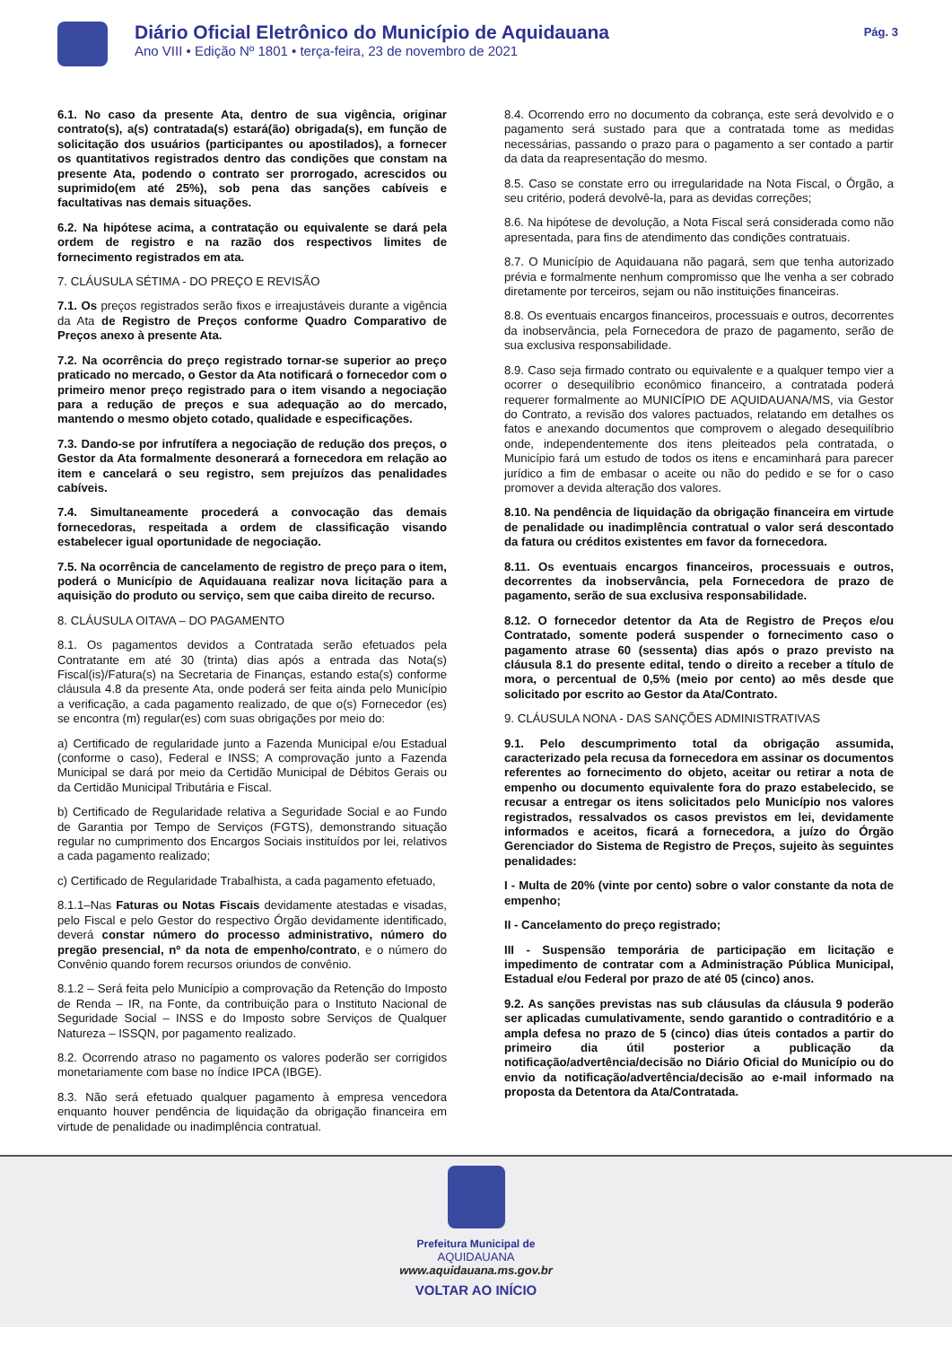Diário Oficial Eletrônico do Município de Aquidauana
Ano VIII • Edição Nº 1801 • terça-feira, 23 de novembro de 2021
Pág. 3
6.1. No caso da presente Ata, dentro de sua vigência, originar contrato(s), a(s) contratada(s) estará(ão) obrigada(s), em função de solicitação dos usuários (participantes ou apostilados), a fornecer os quantitativos registrados dentro das condições que constam na presente Ata, podendo o contrato ser prorrogado, acrescidos ou suprimido(em até 25%), sob pena das sanções cabíveis e facultativas nas demais situações.
6.2. Na hipótese acima, a contratação ou equivalente se dará pela ordem de registro e na razão dos respectivos limites de fornecimento registrados em ata.
7. CLÁUSULA SÉTIMA - DO PREÇO E REVISÃO
7.1. Os preços registrados serão fixos e irreajustáveis durante a vigência da Ata de Registro de Preços conforme Quadro Comparativo de Preços anexo à presente Ata.
7.2. Na ocorrência do preço registrado tornar-se superior ao preço praticado no mercado, o Gestor da Ata notificará o fornecedor com o primeiro menor preço registrado para o item visando a negociação para a redução de preços e sua adequação ao do mercado, mantendo o mesmo objeto cotado, qualidade e especificações.
7.3. Dando-se por infrutífera a negociação de redução dos preços, o Gestor da Ata formalmente desonerará a fornecedora em relação ao item e cancelará o seu registro, sem prejuízos das penalidades cabíveis.
7.4. Simultaneamente procederá a convocação das demais fornecedoras, respeitada a ordem de classificação visando estabelecer igual oportunidade de negociação.
7.5. Na ocorrência de cancelamento de registro de preço para o item, poderá o Município de Aquidauana realizar nova licitação para a aquisição do produto ou serviço, sem que caiba direito de recurso.
8. CLÁUSULA OITAVA – DO PAGAMENTO
8.1. Os pagamentos devidos a Contratada serão efetuados pela Contratante em até 30 (trinta) dias após a entrada das Nota(s) Fiscal(is)/Fatura(s) na Secretaria de Finanças, estando esta(s) conforme cláusula 4.8 da presente Ata, onde poderá ser feita ainda pelo Município a verificação, a cada pagamento realizado, de que o(s) Fornecedor (es) se encontra (m) regular(es) com suas obrigações por meio do:
a) Certificado de regularidade junto a Fazenda Municipal e/ou Estadual (conforme o caso), Federal e INSS; A comprovação junto a Fazenda Municipal se dará por meio da Certidão Municipal de Débitos Gerais ou da Certidão Municipal Tributária e Fiscal.
b) Certificado de Regularidade relativa a Seguridade Social e ao Fundo de Garantia por Tempo de Serviços (FGTS), demonstrando situação regular no cumprimento dos Encargos Sociais instituídos por lei, relativos a cada pagamento realizado;
c) Certificado de Regularidade Trabalhista, a cada pagamento efetuado,
8.1.1–Nas Faturas ou Notas Fiscais devidamente atestadas e visadas, pelo Fiscal e pelo Gestor do respectivo Órgão devidamente identificado, deverá constar número do processo administrativo, número do pregão presencial, nº da nota de empenho/contrato, e o número do Convênio quando forem recursos oriundos de convênio.
8.1.2 – Será feita pelo Município a comprovação da Retenção do Imposto de Renda – IR, na Fonte, da contribuição para o Instituto Nacional de Seguridade Social – INSS e do Imposto sobre Serviços de Qualquer Natureza – ISSQN, por pagamento realizado.
8.2. Ocorrendo atraso no pagamento os valores poderão ser corrigidos monetariamente com base no índice IPCA (IBGE).
8.3. Não será efetuado qualquer pagamento à empresa vencedora enquanto houver pendência de liquidação da obrigação financeira em virtude de penalidade ou inadimplência contratual.
8.4. Ocorrendo erro no documento da cobrança, este será devolvido e o pagamento será sustado para que a contratada tome as medidas necessárias, passando o prazo para o pagamento a ser contado a partir da data da reapresentação do mesmo.
8.5. Caso se constate erro ou irregularidade na Nota Fiscal, o Órgão, a seu critério, poderá devolvê-la, para as devidas correções;
8.6. Na hipótese de devolução, a Nota Fiscal será considerada como não apresentada, para fins de atendimento das condições contratuais.
8.7. O Município de Aquidauana não pagará, sem que tenha autorizado prévia e formalmente nenhum compromisso que lhe venha a ser cobrado diretamente por terceiros, sejam ou não instituições financeiras.
8.8. Os eventuais encargos financeiros, processuais e outros, decorrentes da inobservância, pela Fornecedora de prazo de pagamento, serão de sua exclusiva responsabilidade.
8.9. Caso seja firmado contrato ou equivalente e a qualquer tempo vier a ocorrer o desequilíbrio econômico financeiro, a contratada poderá requerer formalmente ao MUNICÍPIO DE AQUIDAUANA/MS, via Gestor do Contrato, a revisão dos valores pactuados, relatando em detalhes os fatos e anexando documentos que comprovem o alegado desequilíbrio onde, independentemente dos itens pleiteados pela contratada, o Município fará um estudo de todos os itens e encaminhará para parecer jurídico a fim de embasar o aceite ou não do pedido e se for o caso promover a devida alteração dos valores.
8.10. Na pendência de liquidação da obrigação financeira em virtude de penalidade ou inadimplência contratual o valor será descontado da fatura ou créditos existentes em favor da fornecedora.
8.11. Os eventuais encargos financeiros, processuais e outros, decorrentes da inobservância, pela Fornecedora de prazo de pagamento, serão de sua exclusiva responsabilidade.
8.12. O fornecedor detentor da Ata de Registro de Preços e/ou Contratado, somente poderá suspender o fornecimento caso o pagamento atrase 60 (sessenta) dias após o prazo previsto na cláusula 8.1 do presente edital, tendo o direito a receber a título de mora, o percentual de 0,5% (meio por cento) ao mês desde que solicitado por escrito ao Gestor da Ata/Contrato.
9. CLÁUSULA NONA - DAS SANÇÕES ADMINISTRATIVAS
9.1. Pelo descumprimento total da obrigação assumida, caracterizado pela recusa da fornecedora em assinar os documentos referentes ao fornecimento do objeto, aceitar ou retirar a nota de empenho ou documento equivalente fora do prazo estabelecido, se recusar a entregar os itens solicitados pelo Município nos valores registrados, ressalvados os casos previstos em lei, devidamente informados e aceitos, ficará a fornecedora, a juízo do Órgão Gerenciador do Sistema de Registro de Preços, sujeito às seguintes penalidades:
I - Multa de 20% (vinte por cento) sobre o valor constante da nota de empenho;
II - Cancelamento do preço registrado;
III - Suspensão temporária de participação em licitação e impedimento de contratar com a Administração Pública Municipal, Estadual e/ou Federal por prazo de até 05 (cinco) anos.
9.2. As sanções previstas nas sub cláusulas da cláusula 9 poderão ser aplicadas cumulativamente, sendo garantido o contraditório e a ampla defesa no prazo de 5 (cinco) dias úteis contados a partir do primeiro dia útil posterior a publicação da notificação/advertência/decisão no Diário Oficial do Município ou do envio da notificação/advertência/decisão ao e-mail informado na proposta da Detentora da Ata/Contratada.
Prefeitura Municipal de
AQUIDAUANA
www.aquidauana.ms.gov.br
VOLTAR AO INÍCIO